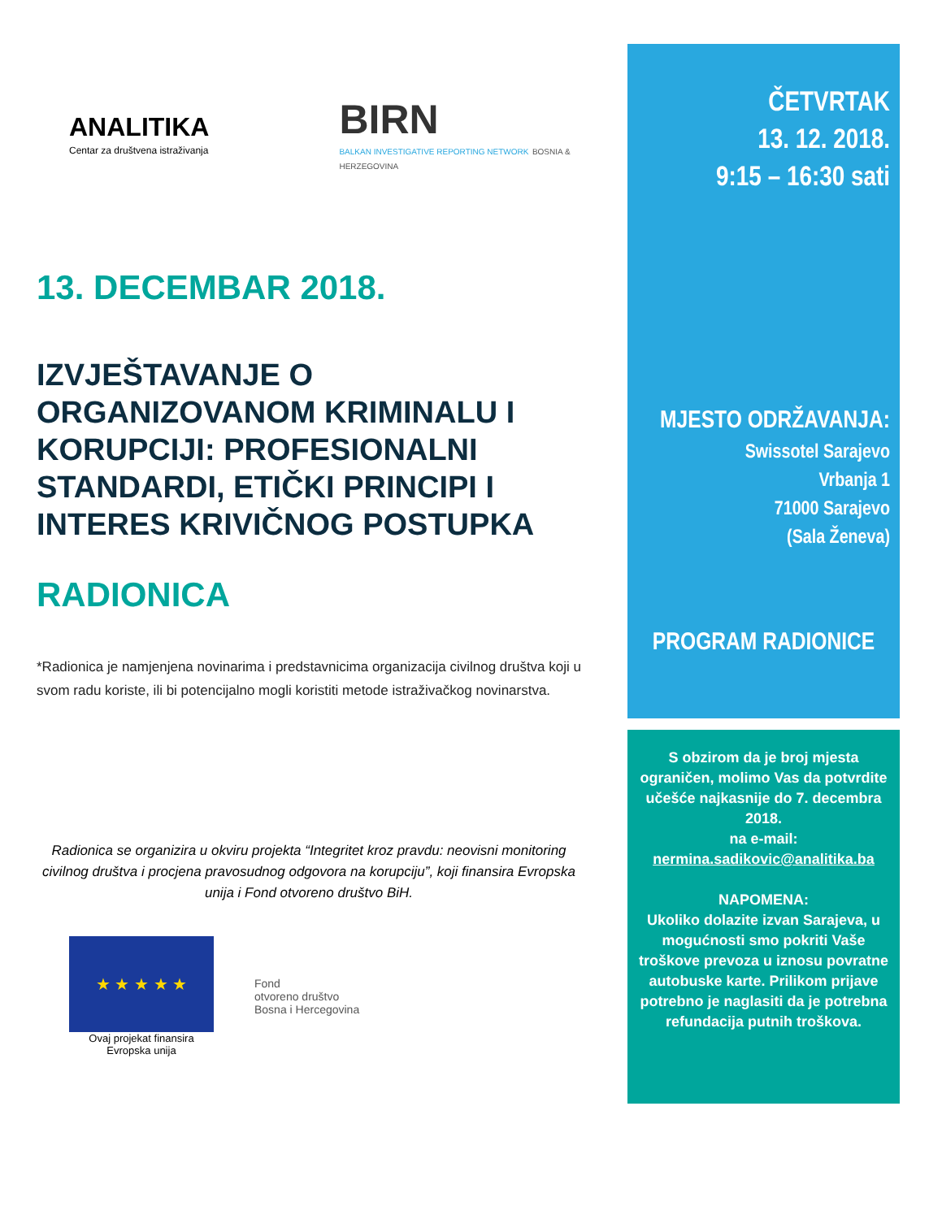ANALITIKA
Centar za društvena istraživanja
BIRN
BALKAN INVESTIGATIVE REPORTING NETWORK BOSNIA & HERZEGOVINA
13. DECEMBAR 2018.
IZVJEŠTAVANJE O ORGANIZOVANOM KRIMINALU I KORUPCIJI: PROFESIONALNI STANDARDI, ETIČKI PRINCIPI I INTERES KRIVIČNOG POSTUPKA
RADIONICA
*Radionica je namjenjena novinarima i predstavnicima organizacija civilnog društva koji u svom radu koriste, ili bi potencijalno mogli koristiti metode istraživačkog novinarstva.
Radionica se organizira u okviru projekta “Integritet kroz pravdu: neovisni monitoring civilnog društva i procjena pravosudnog odgovora na korupciju”, koji finansira Evropska unija i Fond otvoreno društvo BiH.
★ ★ ★ ★ ★
Ovaj projekat finansira
Evropska unija
Fond
otvoreno društvo
Bosna i Hercegovina
ČETVRTAK
13. 12. 2018.
9:15 – 16:30 sati
MJESTO ODRŽAVANJA:
Swissotel Sarajevo
Vrbanja 1
71000 Sarajevo
(Sala Ženeva)
PROGRAM RADIONICE
S obzirom da je broj mjesta ograničen, molimo Vas da potvrdite učešće najkasnije do 7. decembra 2018.
na e-mail:
nermina.sadikovic@analitika.ba
NAPOMENA:
Ukoliko dolazite izvan Sarajeva, u mogućnosti smo pokriti Vaše troškove prevoza u iznosu povratne autobuske karte. Prilikom prijave potrebno je naglasiti da je potrebna refundacija putnih troškova.